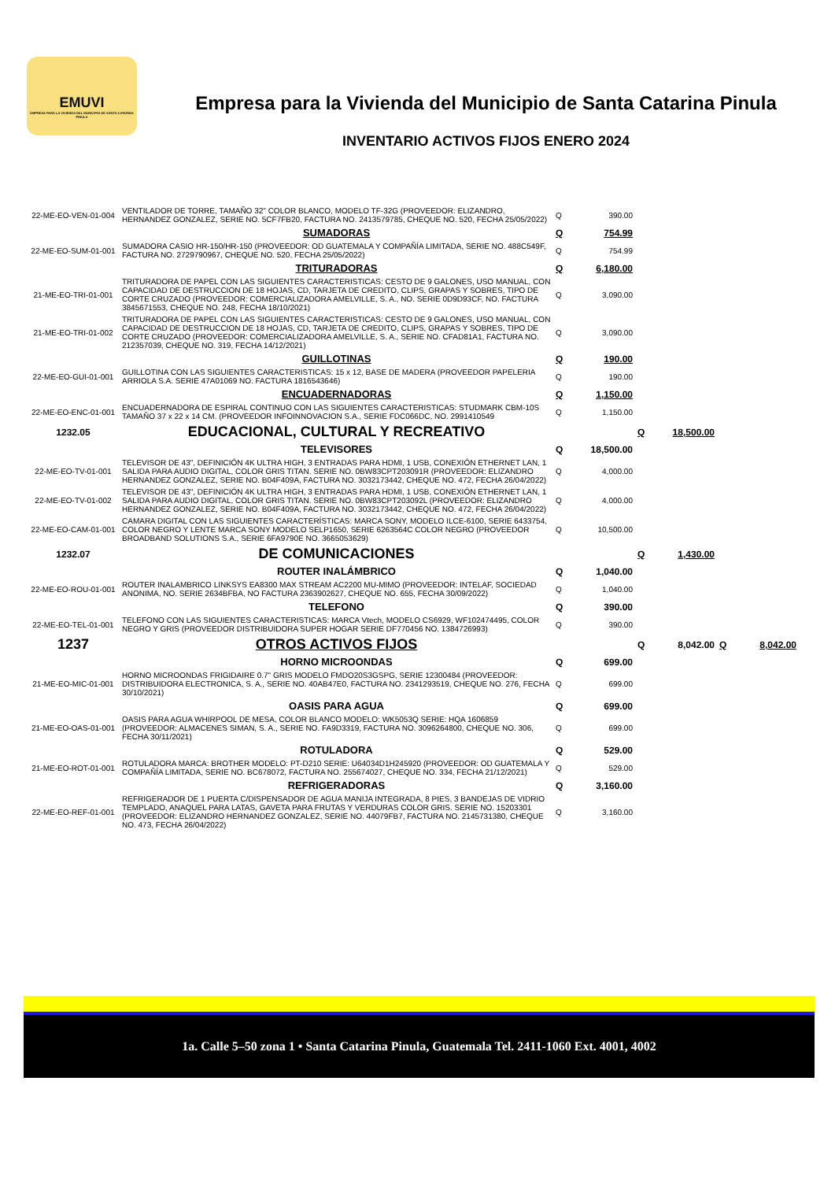EMUVI
EMPRESA PARA LA VIVIENDA DEL MUNICIPIO DE SANTA CATARINA PINULA
Empresa para la Vivienda del Municipio de Santa Catarina Pinula
INVENTARIO ACTIVOS FIJOS ENERO 2024
| 22-ME-EO-VEN-01-004 | VENTILADOR DE TORRE, TAMAÑO 32" COLOR BLANCO, MODELO TF-32G (PROVEEDOR: ELIZANDRO, HERNANDEZ GONZALEZ, SERIE NO. 5CF7FB20, FACTURA NO. 2413579785, CHEQUE NO. 520, FECHA 25/05/2022) | Q | 390.00 | | | | |
| | SUMADORAS | Q | 754.99 | | | | |
| 22-ME-EO-SUM-01-001 | SUMADORA CASIO HR-150/HR-150 (PROVEEDOR: OD GUATEMALA Y COMPAÑÍA LIMITADA, SERIE NO. 488C549F, FACTURA NO. 2729790967, CHEQUE NO. 520, FECHA 25/05/2022) | Q | 754.99 | | | | |
| | TRITURADORAS | Q | 6,180.00 | | | | |
| 21-ME-EO-TRI-01-001 | TRITURADORA DE PAPEL CON LAS SIGUIENTES CARACTERISTICAS: CESTO DE 9 GALONES, USO MANUAL, CON CAPACIDAD DE DESTRUCCION DE 18 HOJAS, CD, TARJETA DE CREDITO, CLIPS, GRAPAS Y SOBRES, TIPO DE CORTE CRUZADO (PROVEEDOR: COMERCIALIZADORA AMELVILLE, S. A., NO. SERIE 0D9D93CF, NO. FACTURA 3845671553, CHEQUE NO. 248, FECHA 18/10/2021) | Q | 3,090.00 | | | | |
| 21-ME-EO-TRI-01-002 | TRITURADORA DE PAPEL CON LAS SIGUIENTES CARACTERISTICAS: CESTO DE 9 GALONES, USO MANUAL, CON CAPACIDAD DE DESTRUCCION DE 18 HOJAS, CD, TARJETA DE CREDITO, CLIPS, GRAPAS Y SOBRES, TIPO DE CORTE CRUZADO (PROVEEDOR: COMERCIALIZADORA AMELVILLE, S. A., SERIE NO. CFAD81A1, FACTURA NO. 212357039, CHEQUE NO. 319, FECHA 14/12/2021) | Q | 3,090.00 | | | | |
| | GUILLOTINAS | Q | 190.00 | | | | |
| 22-ME-EO-GUI-01-001 | GUILLOTINA CON LAS SIGUIENTES CARACTERISTICAS: 15 x 12, BASE DE MADERA (PROVEEDOR PAPELERIA ARRIOLA S.A. SERIE 47A01069 NO. FACTURA 1816543646) | Q | 190.00 | | | | |
| | ENCUADERNADORAS | Q | 1,150.00 | | | | |
| 22-ME-EO-ENC-01-001 | ENCUADERNADORA DE ESPIRAL CONTINUO CON LAS SIGUIENTES CARACTERISTICAS: STUDMARK CBM-10S TAMAÑO 37 x 22 x 14 CM. (PROVEEDOR INFOINNOVACION S.A., SERIE FDC066DC, NO. 2991410549 | Q | 1,150.00 | | | | |
| 1232.05 | EDUCACIONAL, CULTURAL Y RECREATIVO | | | Q | 18,500.00 | | |
| | TELEVISORES | Q | 18,500.00 | | | | |
| 22-ME-EO-TV-01-001 | TELEVISOR DE 43", DEFINICIÓN 4K ULTRA HIGH, 3 ENTRADAS PARA HDMI, 1 USB, CONEXIÓN ETHERNET LAN, 1 SALIDA PARA AUDIO DIGITAL, COLOR GRIS TITAN. SERIE NO. 0BW83CPT203091R (PROVEEDOR: ELIZANDRO HERNANDEZ GONZALEZ, SERIE NO. B04F409A, FACTURA NO. 3032173442, CHEQUE NO. 472, FECHA 26/04/2022) | Q | 4,000.00 | | | | |
| 22-ME-EO-TV-01-002 | TELEVISOR DE 43", DEFINICIÓN 4K ULTRA HIGH, 3 ENTRADAS PARA HDMI, 1 USB, CONEXIÓN ETHERNET LAN, 1 SALIDA PARA AUDIO DIGITAL, COLOR GRIS TITAN. SERIE NO. 0BW83CPT203092L (PROVEEDOR: ELIZANDRO HERNANDEZ GONZALEZ, SERIE NO. B04F409A, FACTURA NO. 3032173442, CHEQUE NO. 472, FECHA 26/04/2022) | Q | 4,000.00 | | | | |
| 22-ME-EO-CAM-01-001 | CAMARA DIGITAL CON LAS SIGUIENTES CARACTERÍSTICAS: MARCA SONY, MODELO ILCE-6100, SERIE 6433754, COLOR NEGRO Y LENTE MARCA SONY MODELO SELP1650, SERIE 6263564C COLOR NEGRO (PROVEEDOR BROADBAND SOLUTIONS S.A., SERIE 6FA9790E NO. 3665053629) | Q | 10,500.00 | | | | |
| 1232.07 | DE COMUNICACIONES | | | Q | 1,430.00 | | |
| | ROUTER INALÁMBRICO | Q | 1,040.00 | | | | |
| 22-ME-EO-ROU-01-001 | ROUTER INALAMBRICO LINKSYS EA8300 MAX STREAM AC2200 MU-MIMO (PROVEEDOR: INTELAF, SOCIEDAD ANONIMA, NO. SERIE 2634BFBA, NO FACTURA 2363902627, CHEQUE NO. 655, FECHA 30/09/2022) | Q | 1,040.00 | | | | |
| | TELEFONO | Q | 390.00 | | | | |
| 22-ME-EO-TEL-01-001 | TELEFONO CON LAS SIGUIENTES CARACTERISTICAS: MARCA Vtech, MODELO CS6929, WF102474495, COLOR NEGRO Y GRIS (PROVEEDOR DISTRIBUIDORA SUPER HOGAR SERIE DF770456 NO. 1384726993) | Q | 390.00 | | | | |
| 1237 | OTROS ACTIVOS FIJOS | | | Q | 8,042.00 | Q | 8,042.00 |
| | HORNO MICROONDAS | Q | 699.00 | | | | |
| 21-ME-EO-MIC-01-001 | HORNO MICROONDAS FRIGIDAIRE 0.7" GRIS MODELO FMDO20S3GSPG, SERIE 12300484 (PROVEEDOR: DISTRIBUIDORA ELECTRONICA, S. A., SERIE NO. 40AB47E0, FACTURA NO. 2341293519, CHEQUE NO. 276, FECHA 30/10/2021) | Q | 699.00 | | | | |
| | OASIS PARA AGUA | Q | 699.00 | | | | |
| 21-ME-EO-OAS-01-001 | OASIS PARA AGUA WHIRPOOL DE MESA, COLOR BLANCO MODELO: WK5053Q SERIE: HQA 1606859 (PROVEEDOR: ALMACENES SIMAN, S. A., SERIE NO. FA9D3319, FACTURA NO. 3096264800, CHEQUE NO. 306, FECHA 30/11/2021) | Q | 699.00 | | | | |
| | ROTULADORA | Q | 529.00 | | | | |
| 21-ME-EO-ROT-01-001 | ROTULADORA MARCA: BROTHER MODELO: PT-D210 SERIE: U64034D1H245920 (PROVEEDOR: OD GUATEMALA Y COMPAÑÍA LIMITADA, SERIE NO. BC678072, FACTURA NO. 255674027, CHEQUE NO. 334, FECHA 21/12/2021) | Q | 529.00 | | | | |
| | REFRIGERADORAS | Q | 3,160.00 | | | | |
| 22-ME-EO-REF-01-001 | REFRIGERADOR DE 1 PUERTA C/DISPENSADOR DE AGUA MANIJA INTEGRADA, 8 PIES, 3 BANDEJAS DE VIDRIO TEMPLADO, ANAQUEL PARA LATAS, GAVETA PARA FRUTAS Y VERDURAS COLOR GRIS. SERIE NO. 15203301 (PROVEEDOR: ELIZANDRO HERNANDEZ GONZALEZ, SERIE NO. 44079FB7, FACTURA NO. 2145731380, CHEQUE NO. 473, FECHA 26/04/2022) | Q | 3,160.00 | | | | |
1a. Calle 5–50 zona 1 • Santa Catarina Pinula, Guatemala Tel. 2411-1060 Ext. 4001, 4002